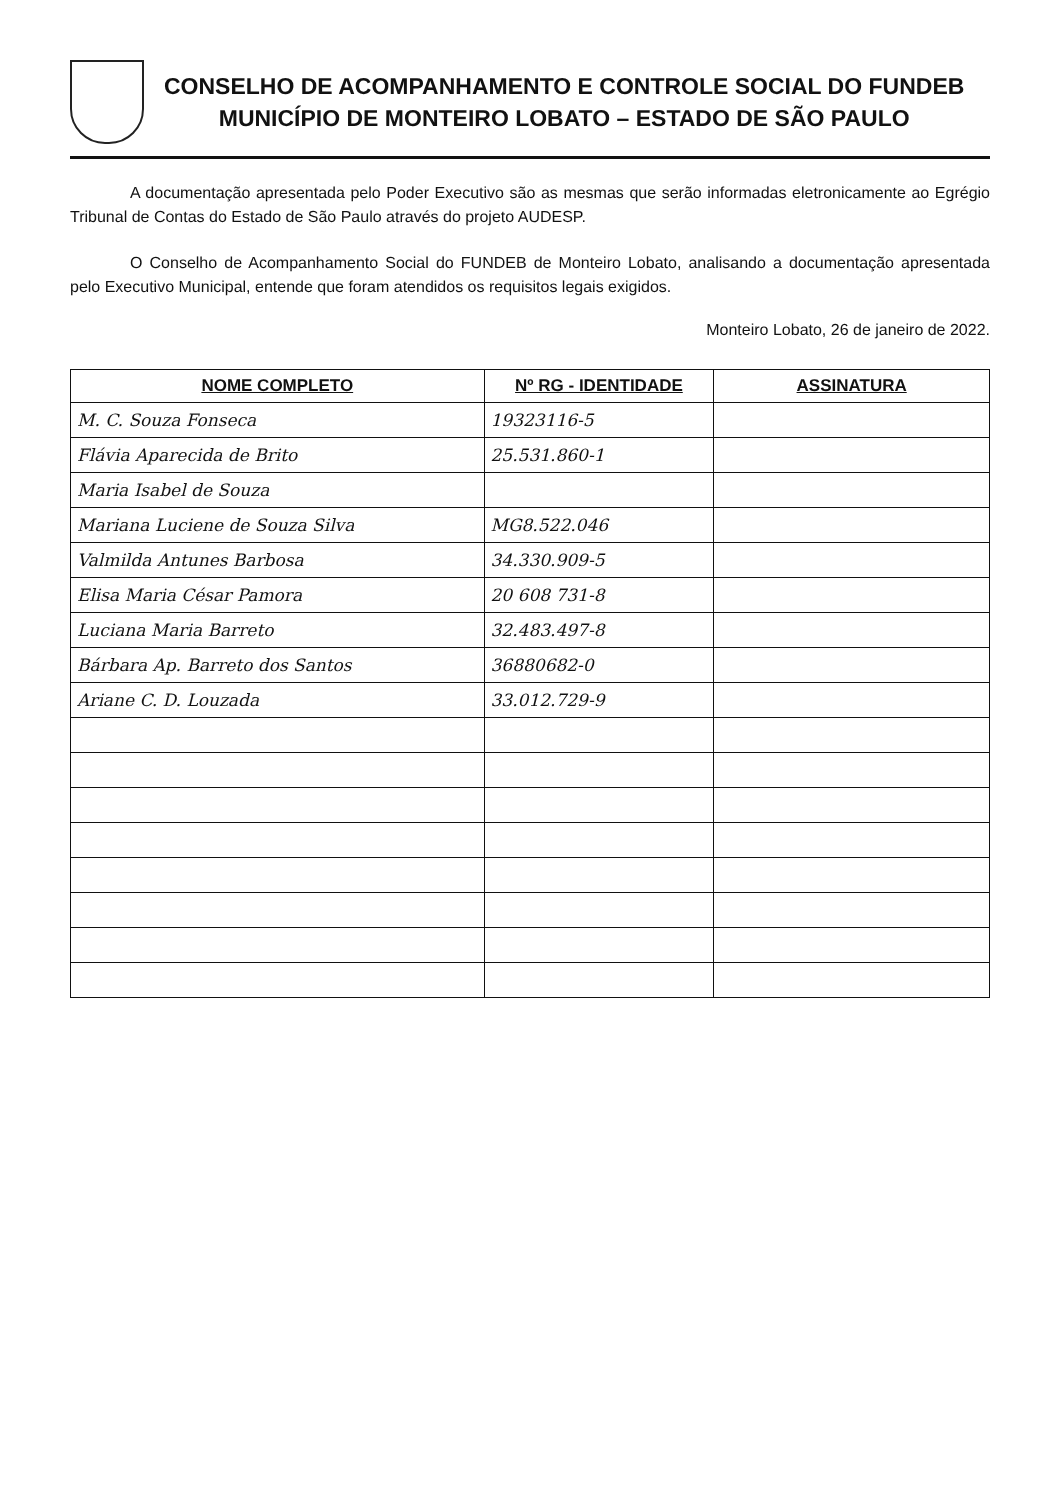CONSELHO DE ACOMPANHAMENTO E CONTROLE SOCIAL DO FUNDEB
MUNICÍPIO DE MONTEIRO LOBATO – ESTADO DE SÃO PAULO
A documentação apresentada pelo Poder Executivo são as mesmas que serão informadas eletronicamente ao Egrégio Tribunal de Contas do Estado de São Paulo através do projeto AUDESP.
O Conselho de Acompanhamento Social do FUNDEB de Monteiro Lobato, analisando a documentação apresentada pelo Executivo Municipal, entende que foram atendidos os requisitos legais exigidos.
Monteiro Lobato, 26 de janeiro de 2022.
| NOME COMPLETO | Nº RG - IDENTIDADE | ASSINATURA |
| --- | --- | --- |
| M. C. Souza Fonseca | 19323116-5 | |
| Flávia Aparecida de Brito | 25.531.860-1 | |
| Maria Isabel de Souza | | |
| Mariana Luciene de Souza Silva | MG8.522.046 | |
| Valmilda Antunes Barbosa | 34.330.909-5 | |
| Elisa Maria César Pamora | 20 608 731-8 | |
| Luciana Maria Barreto | 32.483.497-8 | |
| Bárbara Ap. Barreto dos Santos | 36880682-0 | |
| Ariane C. D. Louzada | 33.012.729-9 | |